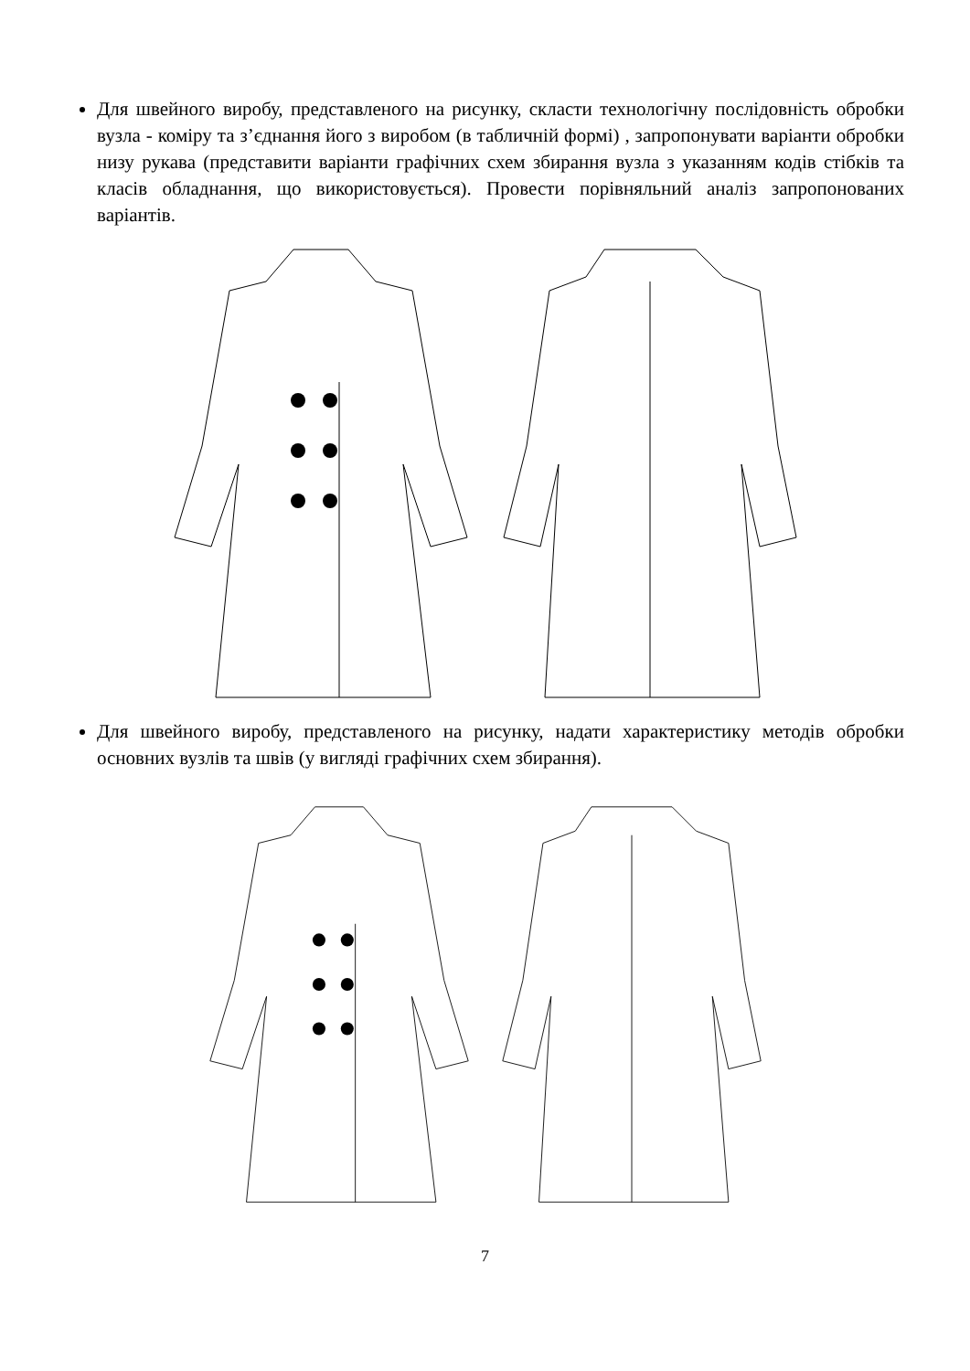Для швейного виробу, представленого на рисунку, скласти технологічну послідовність обробки вузла - коміру та з’єднання його з виробом (в табличній формі) , запропонувати варіанти обробки низу рукава (представити варіанти графічних схем збирання вузла з указанням кодів стібків та класів обладнання, що використовується). Провести порівняльний аналіз запропонованих варіантів.
Для швейного виробу, представленого на рисунку, надати характеристику методів обробки основних вузлів та швів (у вигляді графічних схем збирання).
7